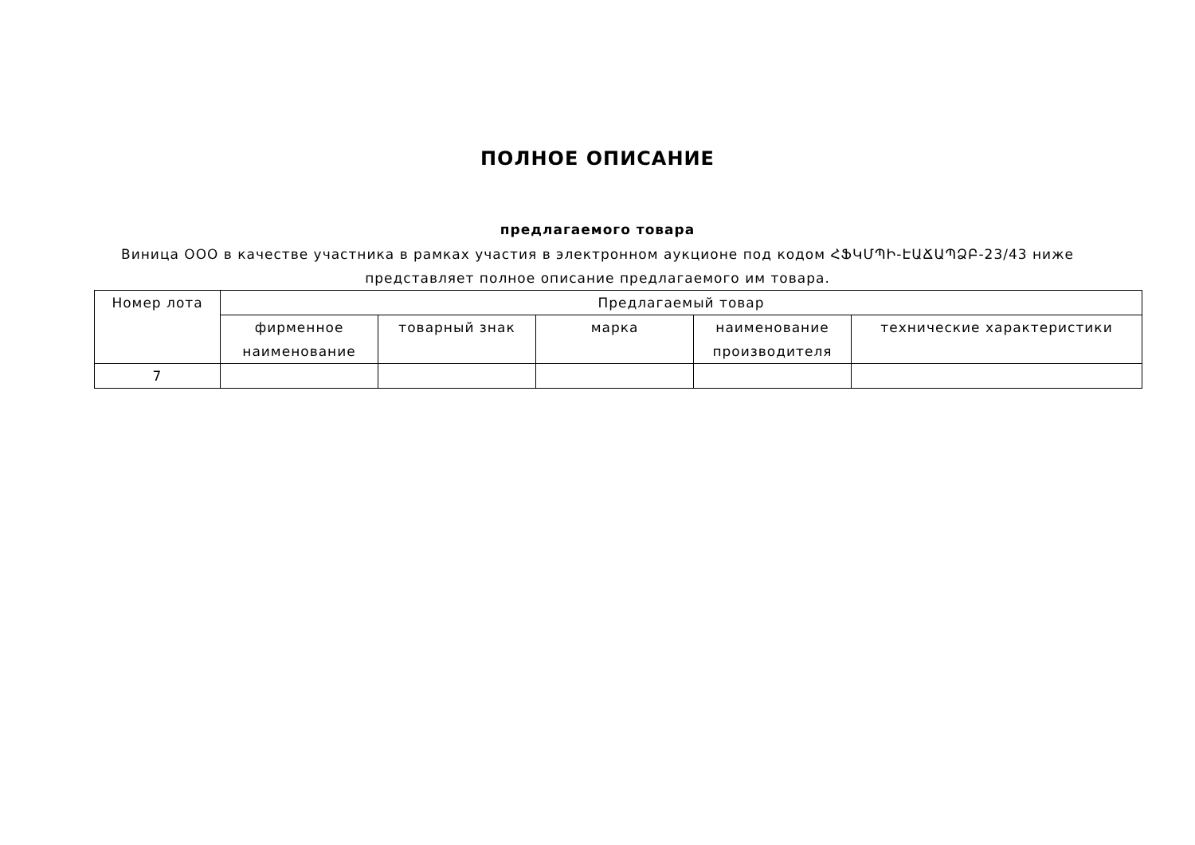ПОЛНОЕ ОПИСАНИЕ
предлагаемого товара
Виница ООО в качестве участника в рамках участия в электронном аукционе под кодом ՀՖԿՄՊԻ-ԷԱՃԱՊՁԲ-23/43 ниже представляет полное описание предлагаемого им товара.
| Номер лота | Предлагаемый товар | | | | |
| --- | --- | --- | --- | --- | --- |
| | фирменное наименование | товарный знак | марка | наименование производителя | технические характеристики |
| 7 | | | | | |